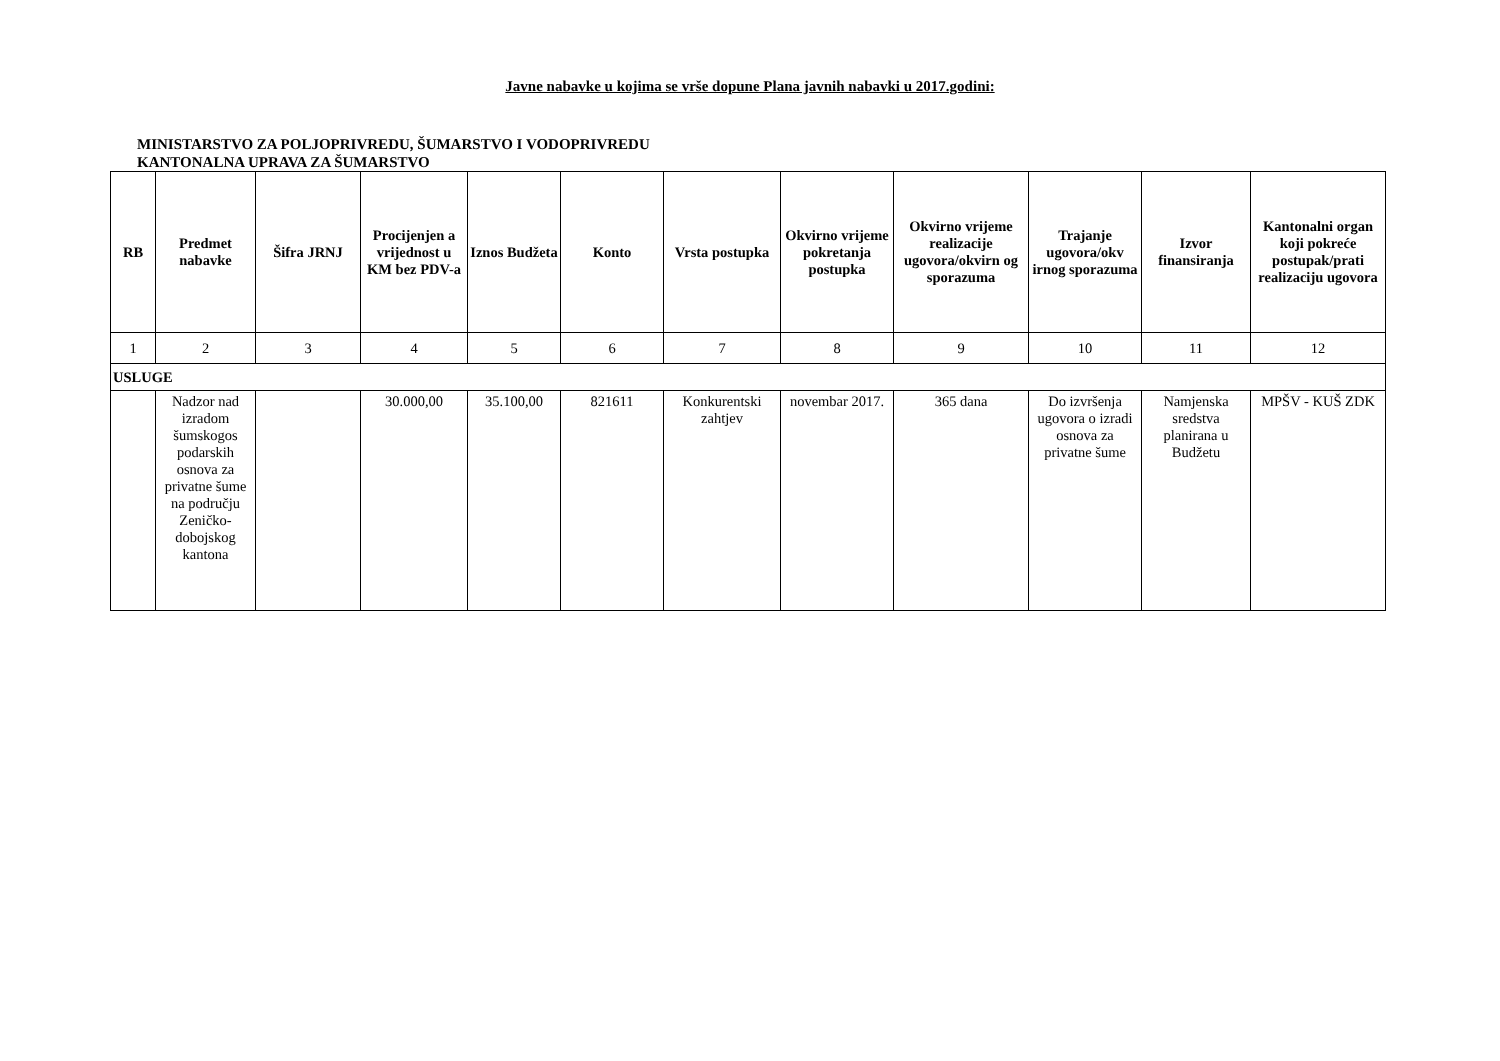Javne nabavke u kojima se vrše dopune Plana javnih nabavki u 2017.godini:
MINISTARSTVO ZA POLJOPRIVREDU, ŠUMARSTVO I VODOPRIVREDU
KANTONALNA UPRAVA ZA ŠUMARSTVO
| RB | Predmet nabavke | Šifra JRNJ | Procijenjen a vrijednost u KM bez PDV-a | Iznos Budžeta | Konto | Vrsta postupka | Okvirno vrijeme pokretanja postupka | Okvirno vrijeme realizacije ugovora/okvirn og sporazuma | Trajanje ugovora/okv irnog sporazuma | Izvor finansiranja | Kantonalni organ koji pokreće postupak/prati realizaciju ugovora |
| --- | --- | --- | --- | --- | --- | --- | --- | --- | --- | --- | --- |
| 1 | 2 | 3 | 4 | 5 | 6 | 7 | 8 | 9 | 10 | 11 | 12 |
| USLUGE | | | | | | | | | | | |
| | Nadzor nad izradom šumskogos podarskih osnova za privatne šume na području Zeničko-dobojskog kantona | | 30.000,00 | 35.100,00 | 821611 | Konkurentski zahtjev | novembar 2017. | 365 dana | Do izvršenja ugovora o izradi osnova za privatne šume | Namjenska sredstva planirana u Budžetu | MPŠV - KUŠ ZDK |